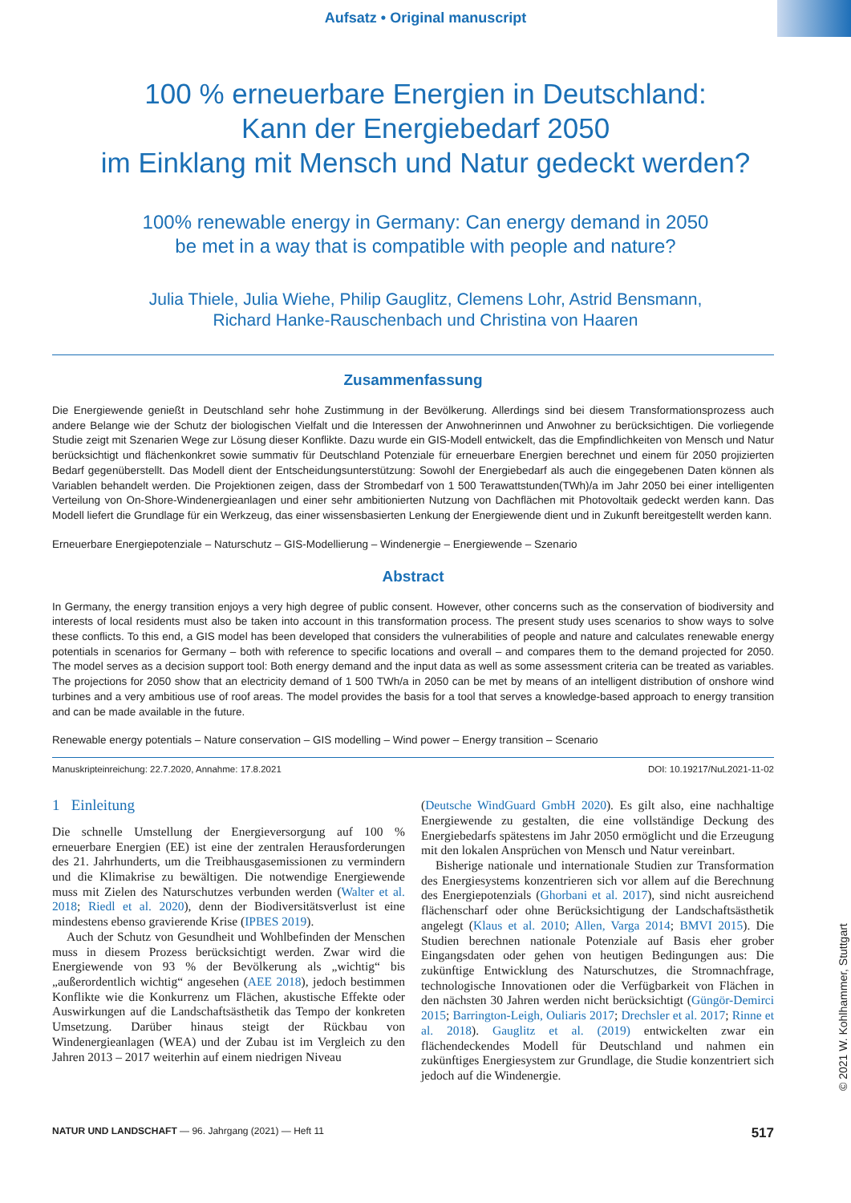Aufsatz • Original manuscript
100 % erneuerbare Energien in Deutschland:
Kann der Energiebedarf 2050
im Einklang mit Mensch und Natur gedeckt werden?
100% renewable energy in Germany: Can energy demand in 2050
be met in a way that is compatible with people and nature?
Julia Thiele, Julia Wiehe, Philip Gauglitz, Clemens Lohr, Astrid Bensmann,
Richard Hanke-Rauschenbach und Christina von Haaren
Zusammenfassung
Die Energiewende genießt in Deutschland sehr hohe Zustimmung in der Bevölkerung. Allerdings sind bei diesem Transformationsprozess auch andere Belange wie der Schutz der biologischen Vielfalt und die Interessen der Anwohnerinnen und Anwohner zu berücksichtigen. Die vorliegende Studie zeigt mit Szenarien Wege zur Lösung dieser Konflikte. Dazu wurde ein GIS-Modell entwickelt, das die Empfindlichkeiten von Mensch und Natur berücksichtigt und flächenkonkret sowie summativ für Deutschland Potenziale für erneuerbare Energien berechnet und einem für 2050 projizierten Bedarf gegenüberstellt. Das Modell dient der Entscheidungsunterstützung: Sowohl der Energiebedarf als auch die eingegebenen Daten können als Variablen behandelt werden. Die Projektionen zeigen, dass der Strombedarf von 1 500 Terawattstunden(TWh)/a im Jahr 2050 bei einer intelligenten Verteilung von On-Shore-Windenergieanlagen und einer sehr ambitionierten Nutzung von Dachflächen mit Photovoltaik gedeckt werden kann. Das Modell liefert die Grundlage für ein Werkzeug, das einer wissensbasierten Lenkung der Energiewende dient und in Zukunft bereitgestellt werden kann.
Erneuerbare Energiepotenziale – Naturschutz – GIS-Modellierung – Windenergie – Energiewende – Szenario
Abstract
In Germany, the energy transition enjoys a very high degree of public consent. However, other concerns such as the conservation of biodiversity and interests of local residents must also be taken into account in this transformation process. The present study uses scenarios to show ways to solve these conflicts. To this end, a GIS model has been developed that considers the vulnerabilities of people and nature and calculates renewable energy potentials in scenarios for Germany – both with reference to specific locations and overall – and compares them to the demand projected for 2050. The model serves as a decision support tool: Both energy demand and the input data as well as some assessment criteria can be treated as variables. The projections for 2050 show that an electricity demand of 1 500 TWh/a in 2050 can be met by means of an intelligent distribution of onshore wind turbines and a very ambitious use of roof areas. The model provides the basis for a tool that serves a knowledge-based approach to energy transition and can be made available in the future.
Renewable energy potentials – Nature conservation – GIS modelling – Wind power – Energy transition – Scenario
Manuskripteinreichung: 22.7.2020, Annahme: 17.8.2021 DOI: 10.19217/NuL2021-11-02
1 Einleitung
Die schnelle Umstellung der Energieversorgung auf 100 % erneuerbare Energien (EE) ist eine der zentralen Herausforderungen des 21. Jahrhunderts, um die Treibhausgasemissionen zu vermindern und die Klimakrise zu bewältigen. Die notwendige Energiewende muss mit Zielen des Naturschutzes verbunden werden (Walter et al. 2018; Riedl et al. 2020), denn der Biodiversitätsverlust ist eine mindestens ebenso gravierende Krise (IPBES 2019).
Auch der Schutz von Gesundheit und Wohlbefinden der Menschen muss in diesem Prozess berücksichtigt werden. Zwar wird die Energiewende von 93 % der Bevölkerung als „wichtig“ bis „außerordentlich wichtig“ angesehen (AEE 2018), jedoch bestimmen Konflikte wie die Konkurrenz um Flächen, akustische Effekte oder Auswirkungen auf die Landschaftsästhetik das Tempo der konkreten Umsetzung. Darüber hinaus steigt der Rückbau von Windenergieanlagen (WEA) und der Zubau ist im Vergleich zu den Jahren 2013 – 2017 weiterhin auf einem niedrigen Niveau
(Deutsche WindGuard GmbH 2020). Es gilt also, eine nachhaltige Energiewende zu gestalten, die eine vollständige Deckung des Energiebedarfs spätestens im Jahr 2050 ermöglicht und die Erzeugung mit den lokalen Ansprüchen von Mensch und Natur vereinbart.
Bisherige nationale und internationale Studien zur Transformation des Energiesystems konzentrieren sich vor allem auf die Berechnung des Energiepotenzials (Ghorbani et al. 2017), sind nicht ausreichend flächenscharf oder ohne Berücksichtigung der Landschaftsästhetik angelegt (Klaus et al. 2010; Allen, Varga 2014; BMVI 2015). Die Studien berechnen nationale Potenziale auf Basis eher grober Eingangsdaten oder gehen von heutigen Bedingungen aus: Die zukünftige Entwicklung des Naturschutzes, die Stromnachfrage, technologische Innovationen oder die Verfügbarkeit von Flächen in den nächsten 30 Jahren werden nicht berücksichtigt (Güngör-Demirci 2015; Barrington-Leigh, Ouliaris 2017; Drechsler et al. 2017; Rinne et al. 2018). Gauglitz et al. (2019) entwickelten zwar ein flächendeckendes Modell für Deutschland und nahmen ein zukünftiges Energiesystem zur Grundlage, die Studie konzentriert sich jedoch auf die Windenergie.
NATUR UND LANDSCHAFT — 96. Jahrgang (2021) — Heft 11 517
© 2021 W. Kohlhammer, Stuttgart